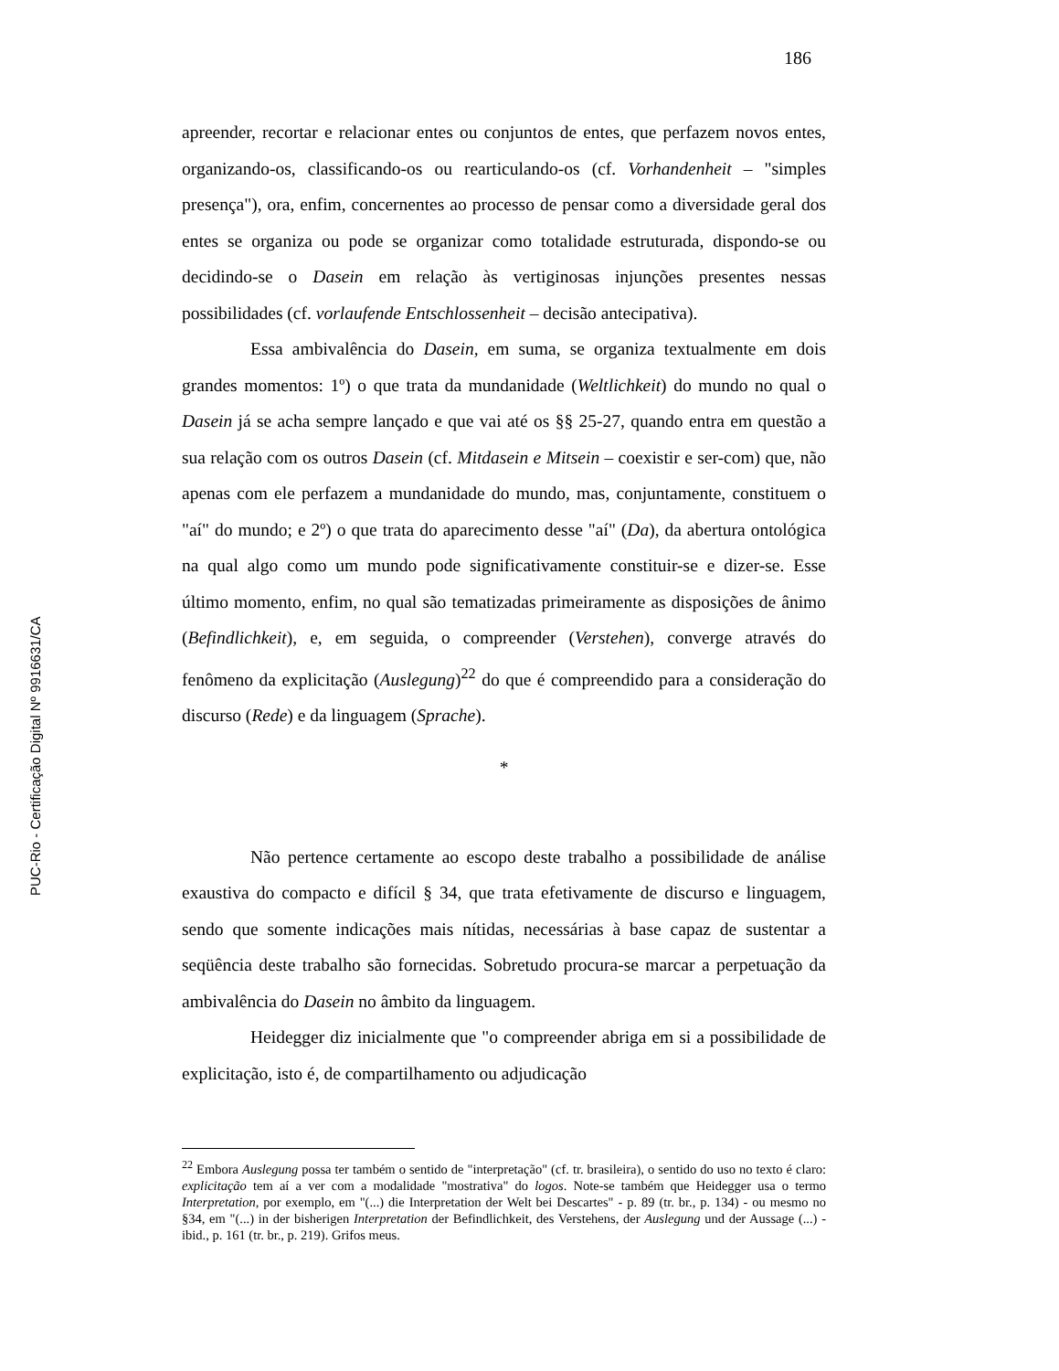186
apreender, recortar e relacionar entes ou conjuntos de entes, que perfazem novos entes, organizando-os, classificando-os ou rearticulando-os (cf. Vorhandenheit – "simples presença"), ora, enfim, concernentes ao processo de pensar como a diversidade geral dos entes se organiza ou pode se organizar como totalidade estruturada, dispondo-se ou decidindo-se o Dasein em relação às vertiginosas injunções presentes nessas possibilidades (cf. vorlaufende Entschlossenheit – decisão antecipativa).
Essa ambivalência do Dasein, em suma, se organiza textualmente em dois grandes momentos: 1º) o que trata da mundanidade (Weltlichkeit) do mundo no qual o Dasein já se acha sempre lançado e que vai até os §§ 25-27, quando entra em questão a sua relação com os outros Dasein (cf. Mitdasein e Mitsein – coexistir e ser-com) que, não apenas com ele perfazem a mundanidade do mundo, mas, conjuntamente, constituem o "aí" do mundo; e 2º) o que trata do aparecimento desse "aí" (Da), da abertura ontológica na qual algo como um mundo pode significativamente constituir-se e dizer-se. Esse último momento, enfim, no qual são tematizadas primeiramente as disposições de ânimo (Befindlichkeit), e, em seguida, o compreender (Verstehen), converge através do fenômeno da explicitação (Auslegung)<sup>22</sup> do que é compreendido para a consideração do discurso (Rede) e da linguagem (Sprache).
*
Não pertence certamente ao escopo deste trabalho a possibilidade de análise exaustiva do compacto e difícil § 34, que trata efetivamente de discurso e linguagem, sendo que somente indicações mais nítidas, necessárias à base capaz de sustentar a seqüência deste trabalho são fornecidas. Sobretudo procura-se marcar a perpetuação da ambivalência do Dasein no âmbito da linguagem.
Heidegger diz inicialmente que "o compreender abriga em si a possibilidade de explicitação, isto é, de compartilhamento ou adjudicação
<sup>22</sup> Embora Auslegung possa ter também o sentido de "interpretação" (cf. tr. brasileira), o sentido do uso no texto é claro: explicitação tem aí a ver com a modalidade "mostrativa" do logos. Note-se também que Heidegger usa o termo Interpretation, por exemplo, em "(...) die Interpretation der Welt bei Descartes" - p. 89 (tr. br., p. 134) - ou mesmo no §34, em "(...) in der bisherigen Interpretation der Befindlichkeit, des Verstehens, der Auslegung und der Aussage (...) - ibid., p. 161 (tr. br., p. 219). Grifos meus.
PUC-Rio - Certificação Digital Nº 9916631/CA